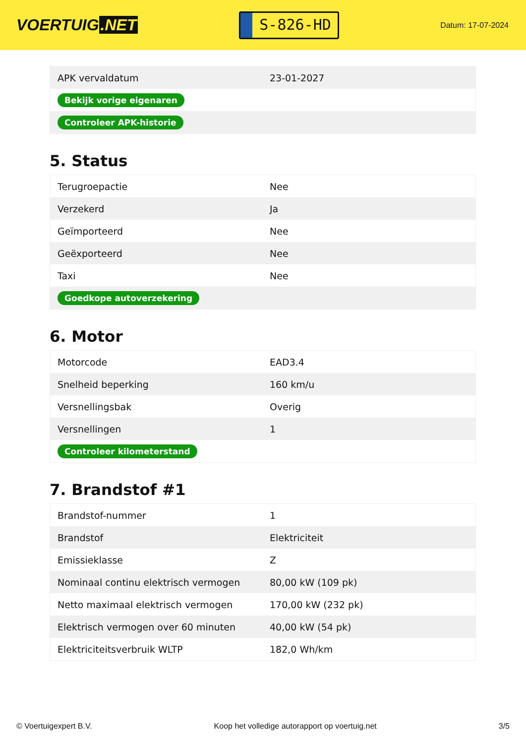VOERTUIG.NET
S-826-HD
Datum: 17-07-2024
| APK vervaldatum | 23-01-2027 |
| Bekijk vorige eigenaren | |
| Controleer APK-historie | |
5. Status
| Terugroepactie | Nee |
| Verzekerd | Ja |
| Geïmporteerd | Nee |
| Geëxporteerd | Nee |
| Taxi | Nee |
| Goedkope autoverzekering | |
6. Motor
| Motorcode | EAD3.4 |
| Snelheid beperking | 160 km/u |
| Versnellingsbak | Overig |
| Versnellingen | 1 |
| Controleer kilometerstand | |
7. Brandstof #1
| Brandstof-nummer | 1 |
| Brandstof | Elektriciteit |
| Emissieklasse | Z |
| Nominaal continu elektrisch vermogen | 80,00 kW (109 pk) |
| Netto maximaal elektrisch vermogen | 170,00 kW (232 pk) |
| Elektrisch vermogen over 60 minuten | 40,00 kW (54 pk) |
| Elektriciteitsverbruik WLTP | 182,0 Wh/km |
© Voertuigexpert B.V. Koop het volledige autorapport op voertuig.net 3/5